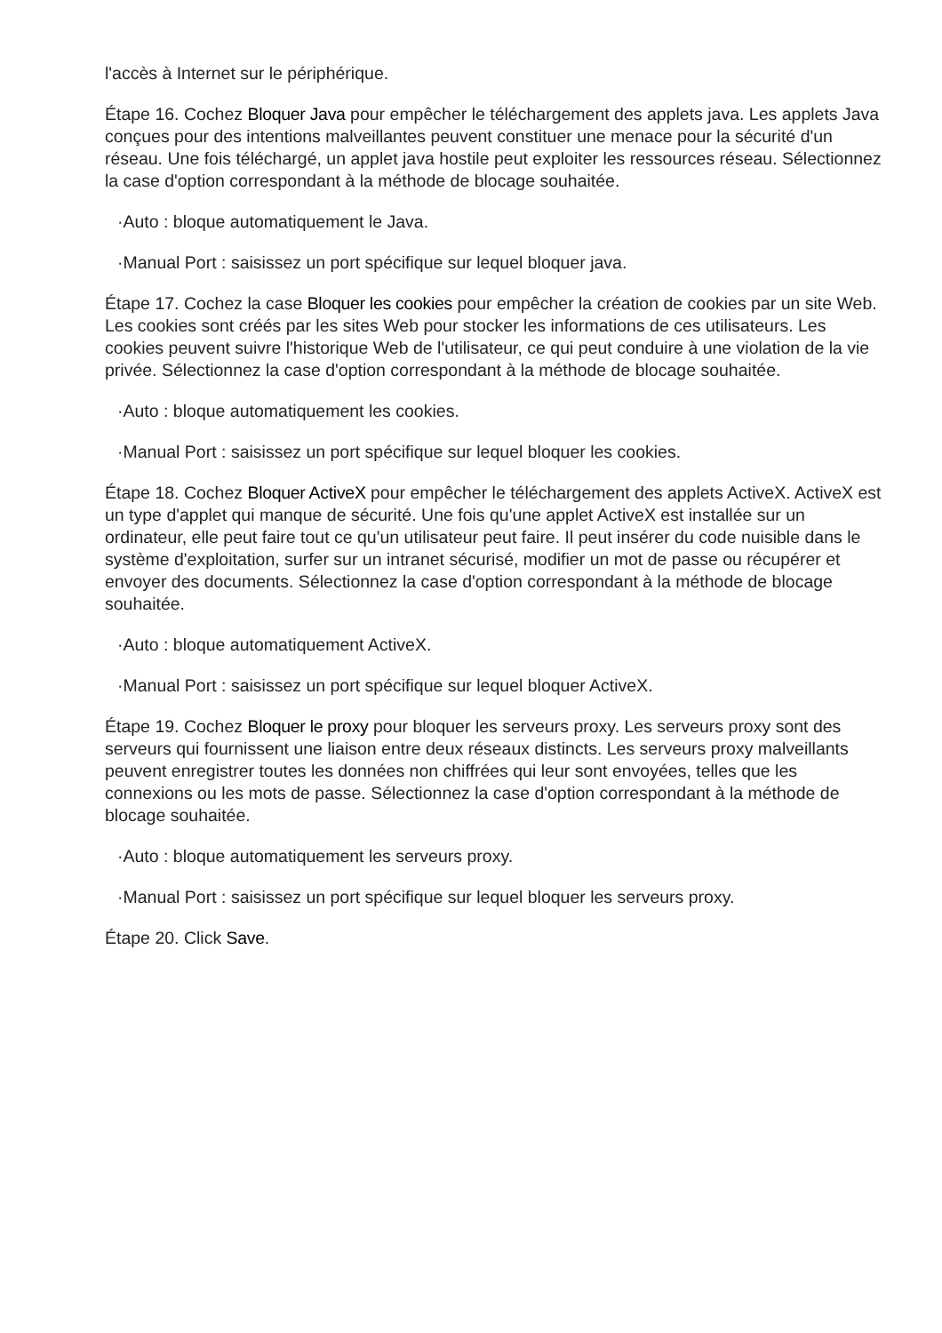l'accès à Internet sur le périphérique.
Étape 16. Cochez Bloquer Java pour empêcher le téléchargement des applets java. Les applets Java conçues pour des intentions malveillantes peuvent constituer une menace pour la sécurité d'un réseau. Une fois téléchargé, un applet java hostile peut exploiter les ressources réseau. Sélectionnez la case d'option correspondant à la méthode de blocage souhaitée.
·Auto : bloque automatiquement le Java.
·Manual Port : saisissez un port spécifique sur lequel bloquer java.
Étape 17. Cochez la case Bloquer les cookies pour empêcher la création de cookies par un site Web. Les cookies sont créés par les sites Web pour stocker les informations de ces utilisateurs. Les cookies peuvent suivre l'historique Web de l'utilisateur, ce qui peut conduire à une violation de la vie privée. Sélectionnez la case d'option correspondant à la méthode de blocage souhaitée.
·Auto : bloque automatiquement les cookies.
·Manual Port : saisissez un port spécifique sur lequel bloquer les cookies.
Étape 18. Cochez Bloquer ActiveX pour empêcher le téléchargement des applets ActiveX. ActiveX est un type d'applet qui manque de sécurité. Une fois qu'une applet ActiveX est installée sur un ordinateur, elle peut faire tout ce qu'un utilisateur peut faire. Il peut insérer du code nuisible dans le système d'exploitation, surfer sur un intranet sécurisé, modifier un mot de passe ou récupérer et envoyer des documents. Sélectionnez la case d'option correspondant à la méthode de blocage souhaitée.
·Auto : bloque automatiquement ActiveX.
·Manual Port : saisissez un port spécifique sur lequel bloquer ActiveX.
Étape 19. Cochez Bloquer le proxy pour bloquer les serveurs proxy. Les serveurs proxy sont des serveurs qui fournissent une liaison entre deux réseaux distincts. Les serveurs proxy malveillants peuvent enregistrer toutes les données non chiffrées qui leur sont envoyées, telles que les connexions ou les mots de passe. Sélectionnez la case d'option correspondant à la méthode de blocage souhaitée.
·Auto : bloque automatiquement les serveurs proxy.
·Manual Port : saisissez un port spécifique sur lequel bloquer les serveurs proxy.
Étape 20. Click Save.